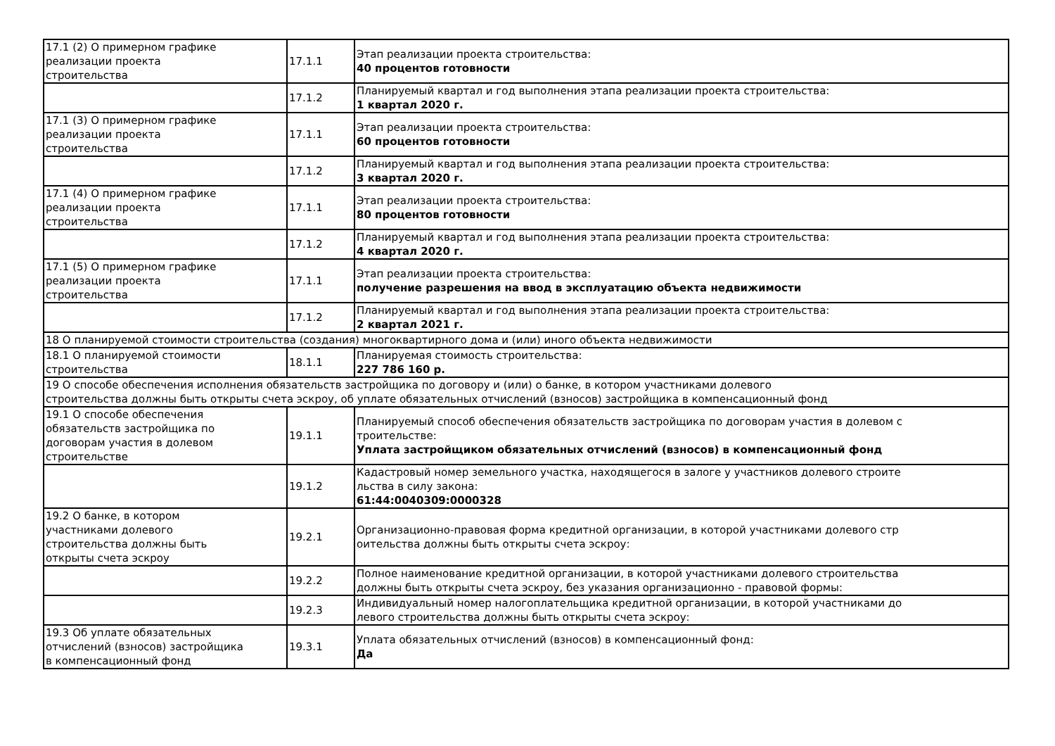| 17.1 (2) О примерном графике реализации проекта строительства | 17.1.1 | Этап реализации проекта строительства: 40 процентов готовности |
| | 17.1.2 | Планируемый квартал и год выполнения этапа реализации проекта строительства: 1 квартал 2020 г. |
| 17.1 (3) О примерном графике реализации проекта строительства | 17.1.1 | Этап реализации проекта строительства: 60 процентов готовности |
| | 17.1.2 | Планируемый квартал и год выполнения этапа реализации проекта строительства: 3 квартал 2020 г. |
| 17.1 (4) О примерном графике реализации проекта строительства | 17.1.1 | Этап реализации проекта строительства: 80 процентов готовности |
| | 17.1.2 | Планируемый квартал и год выполнения этапа реализации проекта строительства: 4 квартал 2020 г. |
| 17.1 (5) О примерном графике реализации проекта строительства | 17.1.1 | Этап реализации проекта строительства: получение разрешения на ввод в эксплуатацию объекта недвижимости |
| | 17.1.2 | Планируемый квартал и год выполнения этапа реализации проекта строительства: 2 квартал 2021 г. |
| 18 О планируемой стоимости строительства (создания) многоквартирного дома и (или) иного объекта недвижимости | | |
| 18.1 О планируемой стоимости строительства | 18.1.1 | Планируемая стоимость строительства: 227 786 160 р. |
| 19 О способе обеспечения исполнения обязательств застройщика по договору и (или) о банке, в котором участниками долевого строительства должны быть открыты счета эскроу, об уплате обязательных отчислений (взносов) застройщика в компенсационный фонд | | |
| 19.1 О способе обеспечения обязательств застройщика по договорам участия в долевом строительстве | 19.1.1 | Планируемый способ обеспечения обязательств застройщика по договорам участия в долевом с троительстве: Уплата застройщиком обязательных отчислений (взносов) в компенсационный фонд |
| | 19.1.2 | Кадастровый номер земельного участка, находящегося в залоге у участников долевого строите льства в силу закона: 61:44:0040309:0000328 |
| 19.2 О банке, в котором участниками долевого строительства должны быть открыты счета эскроу | 19.2.1 | Организационно-правовая форма кредитной организации, в которой участниками долевого стр оительства должны быть открыты счета эскроу: |
| | 19.2.2 | Полное наименование кредитной организации, в которой участниками долевого строительства должны быть открыты счета эскроу, без указания организационно - правовой формы: |
| | 19.2.3 | Индивидуальный номер налогоплательщика кредитной организации, в которой участниками до левого строительства должны быть открыты счета эскроу: |
| 19.3 Об уплате обязательных отчислений (взносов) застройщика в компенсационный фонд | 19.3.1 | Уплата обязательных отчислений (взносов) в компенсационный фонд: Да |